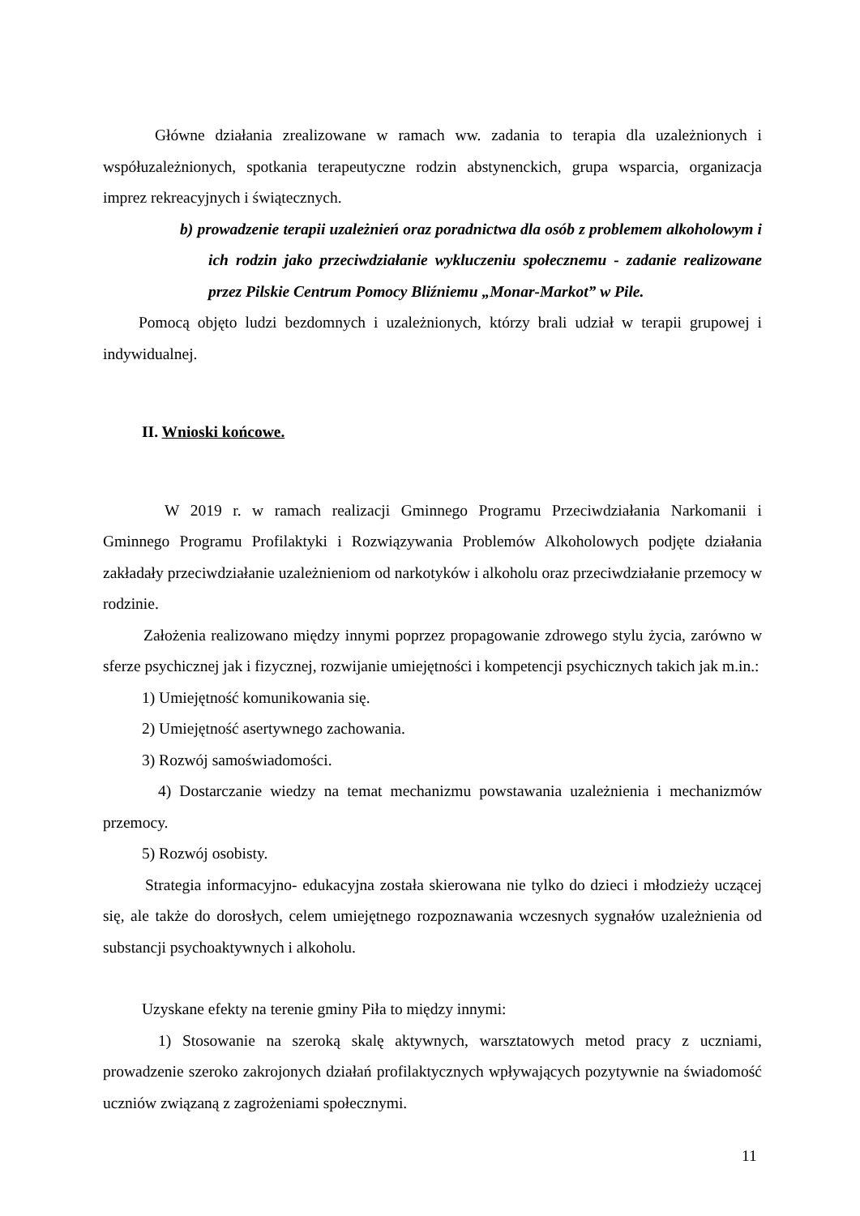Główne działania zrealizowane w ramach ww. zadania to terapia dla uzależnionych i współuzależnionych, spotkania terapeutyczne rodzin abstynenckich, grupa wsparcia, organizacja imprez rekreacyjnych i świątecznych.
b) prowadzenie terapii uzależnień oraz poradnictwa dla osób z problemem alkoholowym i ich rodzin jako przeciwdziałanie wykluczeniu społecznemu - zadanie realizowane przez Pilskie Centrum Pomocy Bliźniemu „Monar-Markot” w Pile.
Pomocą objęto ludzi bezdomnych i uzależnionych, którzy brali udział w terapii grupowej i indywidualnej.
II. Wnioski końcowe.
W 2019 r. w ramach realizacji Gminnego Programu Przeciwdziałania Narkomanii i Gminnego Programu Profilaktyki i Rozwiązywania Problemów Alkoholowych podjęte działania zakładały przeciwdziałanie uzależnieniom od narkotyków i alkoholu oraz przeciwdziałanie przemocy w rodzinie.
Założenia realizowano między innymi poprzez propagowanie zdrowego stylu życia, zarówno w sferze psychicznej jak i fizycznej, rozwijanie umiejętności i kompetencji psychicznych takich jak m.in.:
1) Umiejętność komunikowania się.
2) Umiejętność asertywnego zachowania.
3) Rozwój samoświadomości.
4) Dostarczanie wiedzy na temat mechanizmu powstawania uzależnienia i mechanizmów przemocy.
5) Rozwój osobisty.
Strategia informacyjno- edukacyjna została skierowana nie tylko do dzieci i młodzieży uczącej się, ale także do dorosłych, celem umiejętnego rozpoznawania wczesnych sygnałów uzależnienia od substancji psychoaktywnych i alkoholu.
Uzyskane efekty na terenie gminy Piła to między innymi:
1) Stosowanie na szeroką skalę aktywnych, warsztatowych metod pracy z uczniami, prowadzenie szeroko zakrojonych działań profilaktycznych wpływających pozytywnie na świadomość uczniów związaną z zagrożeniami społecznymi.
11